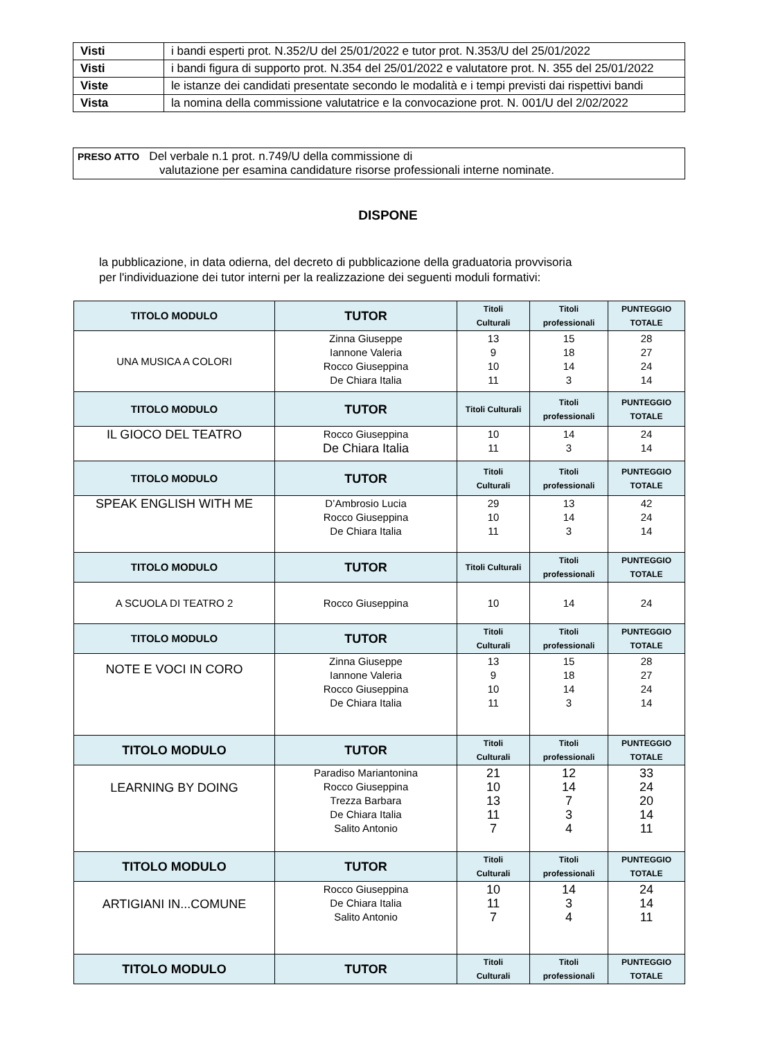| Visti | i bandi esperti prot. N.352/U del 25/01/2022 e tutor prot. N.353/U del 25/01/2022 |
| Visti | i bandi figura di supporto prot. N.354 del 25/01/2022 e valutatore prot. N. 355 del 25/01/2022 |
| Viste | le istanze dei candidati presentate secondo le modalità e i tempi previsti dai rispettivi bandi |
| Vista | la nomina della commissione valutatrice e la convocazione prot. N. 001/U del 2/02/2022 |
PRESO ATTO Del verbale n.1 prot. n.749/U della commissione di
valutazione per esamina candidature risorse professionali interne nominate.
DISPONE
la pubblicazione, in data odierna, del decreto di pubblicazione della graduatoria provvisoria
per l'individuazione dei tutor interni per la realizzazione dei seguenti moduli formativi:
| TITOLO MODULO | TUTOR | Titoli Culturali | Titoli professionali | PUNTEGGIO TOTALE |
| --- | --- | --- | --- | --- |
| UNA MUSICA A COLORI | Zinna Giuseppe Iannone Valeria Rocco Giuseppina De Chiara Italia | 13 9 10 11 | 15 18 14 3 | 28 27 24 14 |
| TITOLO MODULO | TUTOR | Titoli Culturali | Titoli professionali | PUNTEGGIO TOTALE |
| IL GIOCO DEL TEATRO | Rocco Giuseppina De Chiara Italia | 10 11 | 14 3 | 24 14 |
| TITOLO MODULO | TUTOR | Titoli Culturali | Titoli professionali | PUNTEGGIO TOTALE |
| SPEAK ENGLISH WITH ME | D’Ambrosio Lucia Rocco Giuseppina De Chiara Italia | 29 10 11 | 13 14 3 | 42 24 14 |
| TITOLO MODULO | TUTOR | Titoli Culturali | Titoli professionali | PUNTEGGIO TOTALE |
| A SCUOLA DI TEATRO 2 | Rocco Giuseppina | 10 | 14 | 24 |
| TITOLO MODULO | TUTOR | Titoli Culturali | Titoli professionali | PUNTEGGIO TOTALE |
| NOTE E VOCI IN CORO | Zinna Giuseppe Iannone Valeria Rocco Giuseppina De Chiara Italia | 13 9 10 11 | 15 18 14 3 | 28 27 24 14 |
| TITOLO MODULO | TUTOR | Titoli Culturali | Titoli professionali | PUNTEGGIO TOTALE |
| LEARNING BY DOING | Paradiso Mariantonina Rocco Giuseppina Trezza Barbara De Chiara Italia Salito Antonio | 21 10 13 11 7 | 12 14 7 3 4 | 33 24 20 14 11 |
| TITOLO MODULO | TUTOR | Titoli Culturali | Titoli professionali | PUNTEGGIO TOTALE |
| ARTIGIANI IN...COMUNE | Rocco Giuseppina De Chiara Italia Salito Antonio | 10 11 7 | 14 3 4 | 24 14 11 |
| TITOLO MODULO | TUTOR | Titoli Culturali | Titoli professionali | PUNTEGGIO TOTALE |